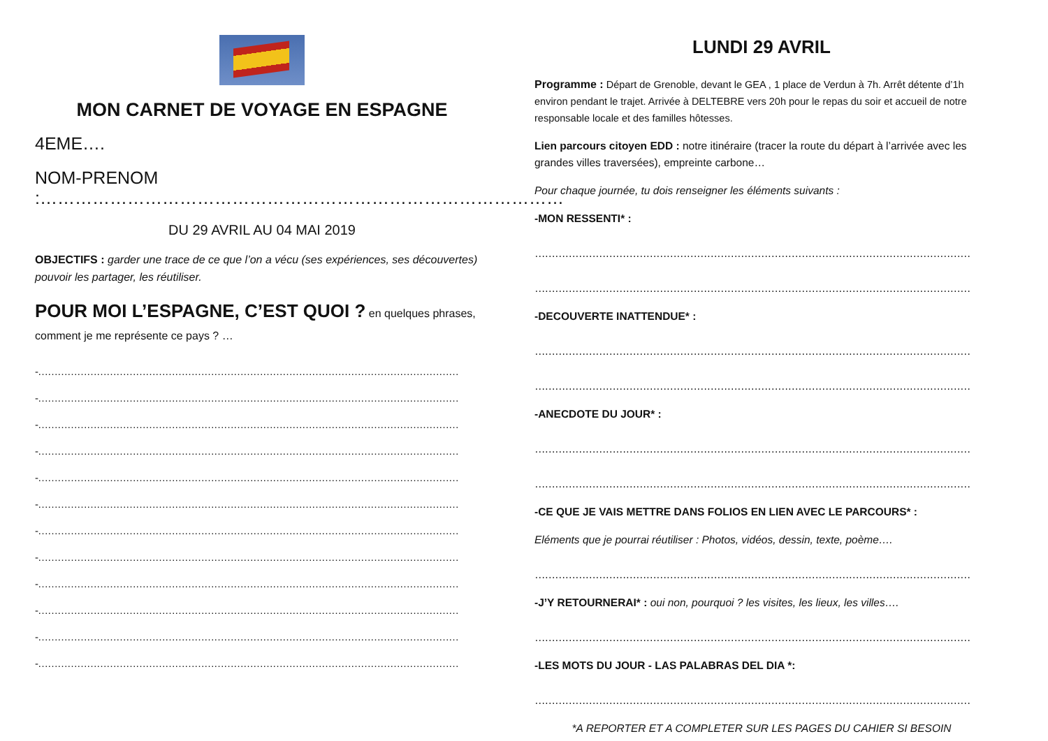MON CARNET DE VOYAGE EN ESPAGNE
4EME….
NOM-PRENOM :………………………………………………………………………………
DU 29 AVRIL AU 04 MAI 2019
OBJECTIFS : garder une trace de ce que l’on a vécu (ses expériences, ses découvertes) pouvoir les partager, les réutiliser.
POUR MOI L’ESPAGNE, C’EST QUOI ? en quelques phrases, comment je me représente ce pays ? …
-…………………………………………………………………………………………………………………
-…………………………………………………………………………………………………………………
-…………………………………………………………………………………………………………………
-…………………………………………………………………………………………………………………
-…………………………………………………………………………………………………………………
-…………………………………………………………………………………………………………………
-…………………………………………………………………………………………………………………
-…………………………………………………………………………………………………………………
-…………………………………………………………………………………………………………………
-…………………………………………………………………………………………………………………
-…………………………………………………………………………………………………………………
-…………………………………………………………………………………………………………………
LUNDI 29 AVRIL
Programme : Départ de Grenoble, devant le GEA , 1 place de Verdun à 7h. Arrêt détente d’1h environ pendant le trajet. Arrivée à DELTEBRE vers 20h pour le repas du soir et accueil de notre responsable locale et des familles hôtesses.
Lien parcours citoyen EDD : notre itinéraire (tracer la route du départ à l’arrivée avec les grandes villes traversées), empreinte carbone…
Pour chaque journée, tu dois renseigner les éléments suivants :
-MON RESSENTI* :
…………………………………………………………………………………………………………………
…………………………………………………………………………………………………………………
-DECOUVERTE INATTENDUE* :
…………………………………………………………………………………………………………………
…………………………………………………………………………………………………………………
-ANECDOTE DU JOUR* :
…………………………………………………………………………………………………………………
…………………………………………………………………………………………………………………
-CE QUE JE VAIS METTRE DANS FOLIOS EN LIEN AVEC LE PARCOURS* :
Eléments que je pourrai réutiliser : Photos, vidéos, dessin, texte, poème….
…………………………………………………………………………………………………………………
-J’Y RETOURNERAI* : oui non, pourquoi ? les visites, les lieux, les villes….
…………………………………………………………………………………………………………………
-LES MOTS DU JOUR - LAS PALABRAS DEL DIA *:
…………………………………………………………………………………………………………………
*A REPORTER ET A COMPLETER SUR LES PAGES DU CAHIER SI BESOIN